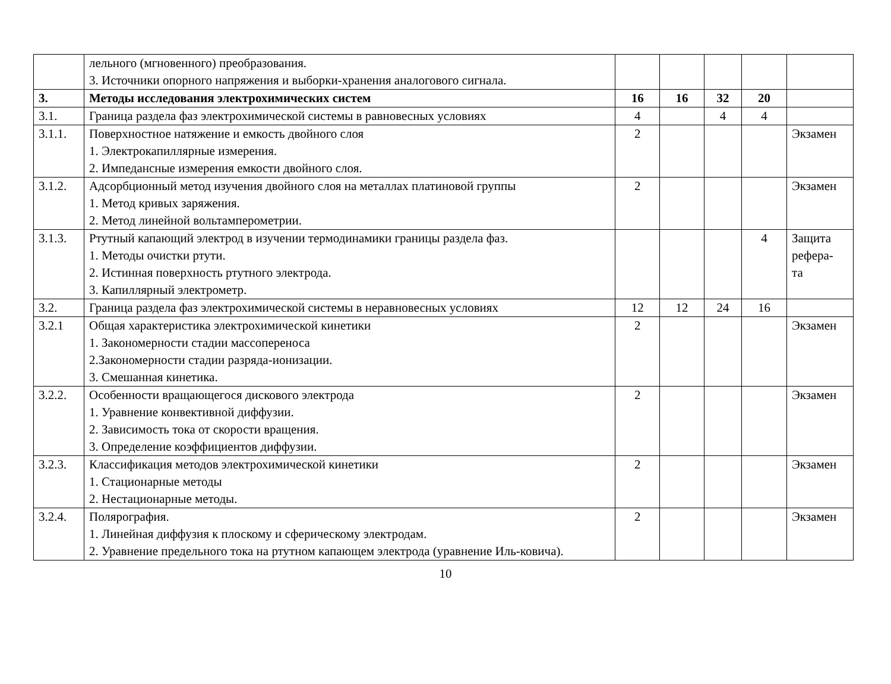| | лельного (мгновенного) преобразования. 3. Источники опорного напряжения и выборки-хранения аналогового сигнала. | | | | | |
| 3. | Методы исследования электрохимических систем | 16 | 16 | 32 | 20 | |
| 3.1. | Граница раздела фаз электрохимической системы в равновесных условиях | 4 | | 4 | 4 | |
| 3.1.1. | Поверхностное натяжение и емкость двойного слоя 1. Электрокапиллярные измерения. 2. Импедансные измерения емкости двойного слоя. | 2 | | | | Экзамен |
| 3.1.2. | Адсорбционный метод изучения двойного слоя на металлах платиновой группы 1. Метод кривых заряжения. 2. Метод линейной вольтамперометрии. | 2 | | | | Экзамен |
| 3.1.3. | Ртутный капающий электрод в изучении термодинамики границы раздела фаз. 1. Методы очистки ртути. 2. Истинная поверхность ртутного электрода. 3. Капиллярный электрометр. | | | | 4 | Защита рефера- та |
| 3.2. | Граница раздела фаз электрохимической системы в неравновесных условиях | 12 | 12 | 24 | 16 | |
| 3.2.1 | Общая характеристика электрохимической кинетики 1. Закономерности стадии массопереноса 2.Закономерности стадии разряда-ионизации. 3. Смешанная кинетика. | 2 | | | | Экзамен |
| 3.2.2. | Особенности вращающегося дискового электрода 1. Уравнение конвективной диффузии. 2. Зависимость тока от скорости вращения. 3. Определение коэффициентов диффузии. | 2 | | | | Экзамен |
| 3.2.3. | Классификация методов электрохимической кинетики 1. Стационарные методы 2. Нестационарные методы. | 2 | | | | Экзамен |
| 3.2.4. | Полярография. 1. Линейная диффузия к плоскому и сферическому электродам. 2. Уравнение предельного тока на ртутном капающем электрода (уравнение Иль-ковича). | 2 | | | | Экзамен |
10